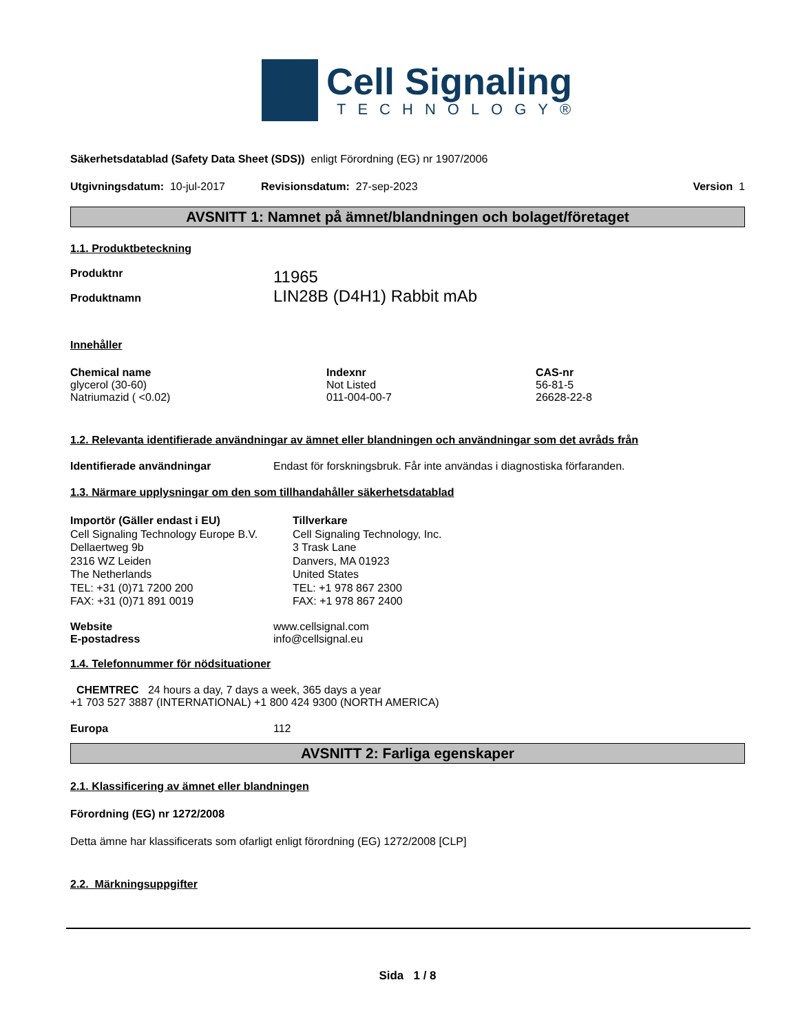Cell Signaling
TECHNOLOGY®
Säkerhetsdatablad (Safety Data Sheet (SDS)) enligt Förordning (EG) nr 1907/2006
Utgivningsdatum: 10-jul-2017 Revisionsdatum: 27-sep-2023 Version 1
AVSNITT 1: Namnet på ämnet/blandningen och bolaget/företaget
1.1. Produktbeteckning
| Produktnr | 11965 |
| Produktnamn | LIN28B (D4H1) Rabbit mAb |
Innehåller
| Chemical name | Indexnr | CAS-nr |
| --- | --- | --- |
| glycerol (30-60) | Not Listed | 56-81-5 |
| Natriumazid ( <0.02) | 011-004-00-7 | 26628-22-8 |
1.2. Relevanta identifierade användningar av ämnet eller blandningen och användningar som det avråds från
| Identifierade användningar | Endast för forskningsbruk. Får inte användas i diagnostiska förfaranden. |
1.3. Närmare upplysningar om den som tillhandahåller säkerhetsdatablad
Importör (Gäller endast i EU)
Cell Signaling Technology Europe B.V.
Dellaertweg 9b
2316 WZ Leiden
The Netherlands
TEL: +31 (0)71 7200 200
FAX: +31 (0)71 891 0019
Tillverkare
Cell Signaling Technology, Inc.
3 Trask Lane
Danvers, MA 01923
United States
TEL: +1 978 867 2300
FAX: +1 978 867 2400
| Website | www.cellsignal.com |
| E-postadress | info@cellsignal.eu |
1.4. Telefonnummer för nödsituationer
CHEMTREC 24 hours a day, 7 days a week, 365 days a year
+1 703 527 3887 (INTERNATIONAL) +1 800 424 9300 (NORTH AMERICA)
| Europa | 112 |
AVSNITT 2: Farliga egenskaper
2.1. Klassificering av ämnet eller blandningen
Förordning (EG) nr 1272/2008
Detta ämne har klassificerats som ofarligt enligt förordning (EG) 1272/2008 [CLP]
2.2. Märkningsuppgifter
Sida 1 / 8